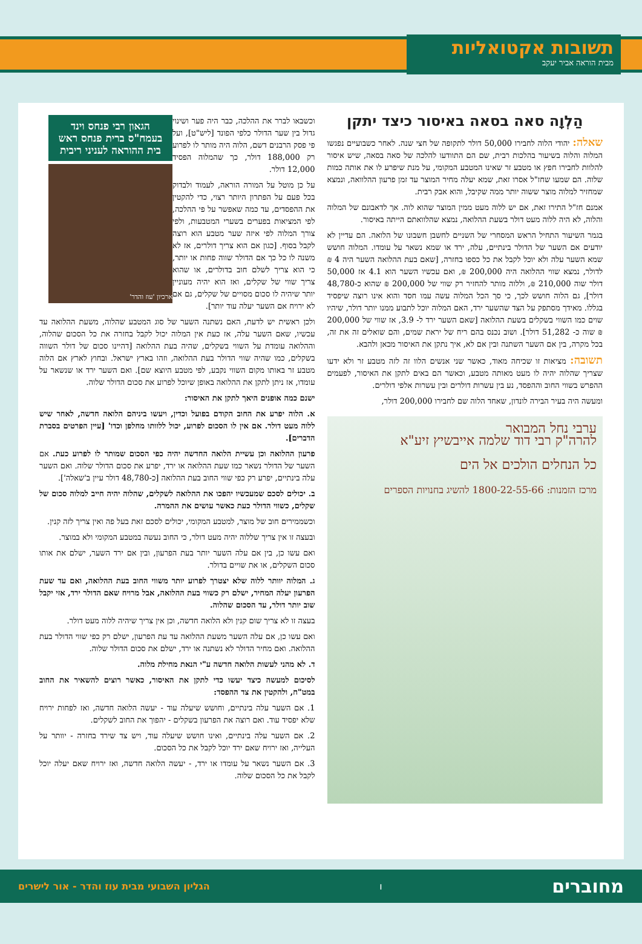תשובות אקטואליות
מבית הוראה אביר יעקב
הַלְוָה סאה בסאה באיסור כיצד יתקן
שאלה: יהודי הלוה לחבירו 50,000 דולר לתקופה של חצי שנה. לאחר כשבועיים נפגשו המלוה והלוה בשיעור בהלכות רבית, שם הם התוודעו להלכה של סאה בסאה, שיש איסור להלוות לחבירו חפץ או מטבע זר שאינו המטבע המקומי, על מנת שיפרע לו את אותה כמות שלוה. הם שמעו שחז"ל אסרו זאת, שמא יעלה מחיר המוצר עד זמן פרעון ההלוואה, ונמצא שמחזיר למלוה מוצר ששוה יותר ממה שקיבל, והוא אבק רבית.
אמנם חז"ל התירו זאת, אם יש ללוה מעט ממין המוצר שהוא לוה. אך לדאבונם של המלוה והלוה, לא היה ללוה מעט דולר בשעת ההלואה, נמצא שהלוואתם הייתה באיסור.
בגמר השיעור התחיל הראש המסחרי של השניים לחשבן חשבונו של הלואה. הם עדיין לא יודעים אם השער של הדולר בינתיים, עלה, ירד או שמא נשאר על עומדו. המלוה חושש שמא השער עלה ולא יוכל לקבל את כל כספו בחזרה, [שאם בעת ההלואה השער היה 4 ₪ לדולר, נמצא שווי ההלואה היה 200,000 ₪, ואם עכשיו השער הוא 4.1 אז 50,000 דולר שוה 210,000 ₪, וללוה מותר להחזיר רק שווי של 200,000 ₪ שהוא כ-48,780 דולר], גם הלוה חושש לכך, כי סך הכל המלוה עשה עמו חסד והוא אינו רוצה שיפסיד בגללו. מאידך מסתפק על הצד שהשער ירד, האם המלוה יוכל לתבוע ממנו יותר דולר, שיהיו שוים כמו השווי בשקלים בשעת ההלואה [שאם השער ירד ל- 3.9, אז שווי של 200,000 ₪ שוה כ- 51,282 דולר]. ושוב נכנס בהם ריח של יראת שמים, והם שואלים זה את זה, בכל מקרה, בין אם השער השתנה ובין אם לא, איך נתקן את האיסור מכאן ולהבא.
תשובה: מציאות זו שכיחה מאוד, כאשר שני אנשים הלוו זה לזה מטבע זר ולא ידעו שצריך שהלוה יהיה לו מעט מאותה מטבע, וכאשר הם באים לתקן את האיסור, לפעמים ההפרש בשווי החוב וההפסד, נע בין עשרות דולרים ובין עשרות אלפי דולרים.
ומעשה היה בעיר הבירה לונדון, שאחד הלוה שם לחבירו 200,000 דולר,
ערבי נחל המבואר
להרה"ק רבי דוד שלמה אייבשיץ זיע"א
כל הנחלים הולכים אל הים
מרכז הזמנות: 1800-22-55-66 להשיג בחנויות הספרים
הגאון רבי פנחס וינד בעמח"ס ברית פנחס ראש בית ההוראה לעניני ריבית
ארכיון 'עוז והדר'
וכשבאו לברר את ההלכה, כבר היה פער ושינוי גדול בין שער הדולר כלפי הפונד [ליש"ט], ועל פי פסק הרבנים דשם, הלוה היה מותר לו לפרוע רק 188,000 דולר, כך שהמלוה הפסיד 12,000 דולר.
על כן מוטל על המורה הוראה, לעמוד ולבדוק בכל פעם על הפתרון היותר רצוי, כדי להקטין את ההפסדים, עד כמה שאפשר על פי ההלכה, לפי המציאות בפערים בשערי המטבעות, ולפי צורך המלוה לפי איזה שער מטבע הוא רוצה לקבל בסוף. [כגון אם הוא צריך דולרים, אז לא משנה לו כל כך אם הדולר שווה פחות או יותר, כי הוא צריך לשלם חוב בדולרים, או שהוא צריך שווי של שקלים, ואז הוא יהיה מעוניין יותר שיהיה לו סכום מסויים של שקלים, גם אם לא ירויח אם השער יעלה עוד יותר].
ולכן ראשית יש לדעת, האם נשתנה השער של סוג המטבע שהלוה, משעת ההלואה עד עכשיו, שאם השער עלה, אז כעת אין המלוה יכול לקבל בחזרה את כל הסכום שהלוה, וההלואה עומדת על השווי בשקלים, שהיה בעת ההלואה [דהיינו סכום של דולר השווה בשקלים, כמו שהיה שווי הדולר בעת ההלואה, וזהו בארץ ישראל. ובחוץ לארץ אם הלוה מטבע זר באותו מקום השווי נקבע, לפי מטבע היוצא שם]. ואם השער ירד או שנשאר על עומדו, אז ניתן לתקן את ההלואה באופן שיוכל לפרוע את סכום הדולר שלוה.
ישנם כמה אופנים היאך לתקן את האיסור:
א. הלוה יפרע את החוב הקודם בפועל וכדין, ויעשו ביניהם הלואה חדשה, לאחר שיש ללוה מעט דולר. אם אין לו הסכום לפרוע, יכול ללוותו מחלפן וכדו' [עיין הפרטים בסברת הדברים].
פרעון ההלואה וכן עשיית הלואה החדשה יהיה כפי הסכום שמותר לו לפרוע כעת. אם השער של הדולר נשאר כמו שעת ההלואה או ירד, יפרע את סכום הדולר שלוה. ואם השער עלה בינתיים, יפרע רק כפי שווי החוב בעת ההלואה [כ-48,780 דולר עיין ב'שאלה'].
ב. יכולים לסכם שמעכשיו יהפכו את ההלואה לשקלים, שהלוה יהיה חייב למלוה סכום של שקלים, כשווי הדולר כעת כאשר עושים את ההמרה.
וכשממירים חוב של מוצר, למטבע המקומי, יכולים לסכם זאת בעל פה ואין צריך לזה קנין.
ובעצה זו אין צריך שללוה יהיה מעט דולר, כי החוב נעשה במטבע המקומי ולא במוצר.
ואם עשו כן, בין אם עלה השער יותר בעת הפרעון, ובין אם ירד השער, ישלם את אותו סכום השקלים, או את שויים בדולר.
ג. המלוה יוותר ללוה שלא יצטרך לפרוע יותר משווי החוב בעת ההלואה, ואם עד שעת הפרעון יעלה המחיר, ישלם רק כשווי בעת ההלואה, אבל מרויח שאם הדולר ירד, אזי יקבל שוב יותר דולר, עד הסכום שהלוה.
בעצה זו לא צריך שום קנין ולא הלואה חדשה, וכן אין צריך שיהיה ללוה מעט דולר.
ואם עשו כן, אם עלה השער משעת ההלואה עד עת הפרעון, ישלם רק כפי שווי הדולר בעת ההלואה. ואם מחיר הדולר לא נשתנה או ירד, ישלם את סכום הדולר שלוה.
ד. לא מהני לעשות הלואה חדשה ע"י הנאת מחילת מלוה.
לסיכום למעשה כיצד יעשו כדי לתקן את האיסור, כאשר רוצים להשאיר את החוב במט"ח, ולהקטין את צד ההפסד:
1. אם השער עלה בינתיים, וחושש שיעלה עוד - יעשה הלואה חדשה, ואז לפחות ירויח שלא יפסיד עוד. ואם רוצה את הפרעון בשקלים - יהפוך את החוב לשקלים.
2. אם השער עלה בינתיים, ואינו חושש שיעלה עוד, ויש צד שירד בחזרה - יוותר על העלייה, ואז ירויח שאם ירד יוכל לקבל את כל הסכום.
3. אם השער נשאר על עומדו או ירד, - יעשה הלואה חדשה, ואז ירויח שאם יעלה יוכל לקבל את כל הסכום שלוה.
מחוברים ו הגליון השבועי מבית עוז והדר - אור לישרים